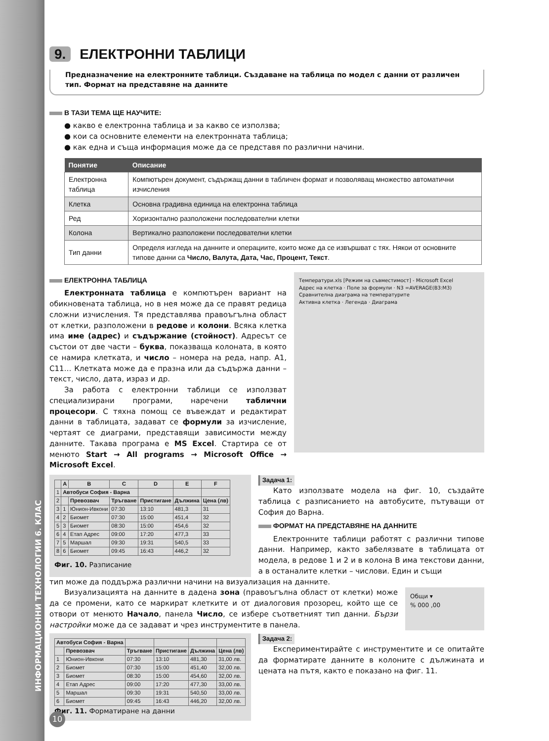ИНФОРМАЦИОННИ ТЕХНОЛОГИИ 6. КЛАС
9. ЕЛЕКТРОННИ ТАБЛИЦИ
Предназначение на електронните таблици. Създаване на таблица по модел с данни от различен тип. Формат на представяне на данните
В ТАЗИ ТЕМА ЩЕ НАУЧИТЕ:
● какво е електронна таблица и за какво се използва;
● кои са основните елементи на електронната таблица;
● как една и съща информация може да се представя по различни начини.
| Понятие | Описание |
| --- | --- |
| Електронна таблица | Компютърен документ, съдържащ данни в табличен формат и позволяващ множество автоматични изчисления |
| Клетка | Основна градивна единица на електронна таблица |
| Ред | Хоризонтално разположени последователни клетки |
| Колона | Вертикално разположени последователни клетки |
| Тип данни | Определя изгледа на данните и операциите, които може да се извършват с тях. Някои от основните типове данни са Число, Валута, Дата, Час, Процент, Текст . |
ЕЛЕКТРОННА ТАБЛИЦА
Електронната таблица е компютърен вариант на обикновената таблица, но в нея може да се правят редица сложни изчисления. Тя представлява правоъгълна област от клетки, разположени в редове и колони. Всяка клетка има име (адрес) и съдържание (стойност). Адресът се състои от две части – буква, показваща колоната, в която се намира клетката, и число – номера на реда, напр. A1, C11… Клетката може да е празна или да съдържа данни – текст, число, дата, израз и др.
За работа с електронни таблици се използват специализирани програми, наречени таблични процесори. С тяхна помощ се въвеждат и редактират данни в таблицата, задават се формули за изчисление, чертаят се диаграми, представящи зависимости между данните. Такава програма е MS Excel. Стартира се от менюто Start → All programs → Microsoft Office → Microsoft Excel.
Температури.xls [Режим на съвместимост] - Microsoft Excel
Адрес на клетка · Поле за формули · N3 =AVERAGE(B3:M3)
Сравнителна диаграма на температурите
Активна клетка · Легенда · Диаграма
| | A | B | C | D | E | F |
| --- | --- | --- | --- | --- | --- | --- |
| 1 | Автобуси София - Варна | | | | | |
| 2 | | Превозвач | Тръгване | Пристигане | Дължина | Цена (лв) |
| 3 | 1 | Юнион-Ивкони | 07:30 | 13:10 | 481,3 | 31 |
| 4 | 2 | Биомет | 07:30 | 15:00 | 451,4 | 32 |
| 5 | 3 | Биомет | 08:30 | 15:00 | 454,6 | 32 |
| 6 | 4 | Етап Адрес | 09:00 | 17:20 | 477,3 | 33 |
| 7 | 5 | Маршал | 09:30 | 19:31 | 540,5 | 33 |
| 8 | 6 | Биомет | 09:45 | 16:43 | 446,2 | 32 |
Фиг. 10. Разписание
Задача 1:
Като използвате модела на фиг. 10, създайте таблица с разписанието на автобусите, пътуващи от София до Варна.
ФОРМАТ НА ПРЕДСТАВЯНЕ НА ДАННИТЕ
Електронните таблици работят с различни типове данни. Например, както забелязвате в таблицата от модела, в редове 1 и 2 и в колона B има текстови данни, а в останалите клетки – числови. Един и същи
тип може да поддържа различни начини на визуализация на данните.
Визуализацията на данните в дадена зона (правоъгълна област от клетки) може да се промени, като се маркират клетките и от диалоговия прозорец, който ще се отвори от менюто Начало, панела Число, се избере съответният тип данни. Бързи настройки може да се задават и чрез инструментите в панела.
Общи ▾
% 000 ,00
| Автобуси София - Варна | | | | | |
| | Превозвач | Тръгване | Пристигане | Дължина | Цена (лв) |
| 1 | Юнион-Ивкони | 07:30 | 13:10 | 481,30 | 31,00 лв. |
| 2 | Биомет | 07:30 | 15:00 | 451,40 | 32,00 лв. |
| 3 | Биомет | 08:30 | 15:00 | 454,60 | 32,00 лв. |
| 4 | Етап Адрес | 09:00 | 17:20 | 477,30 | 33,00 лв. |
| 5 | Маршал | 09:30 | 19:31 | 540,50 | 33,00 лв. |
| 6 | Биомет | 09:45 | 16:43 | 446,20 | 32,00 лв. |
Фиг. 11. Форматиране на данни
Задача 2:
Експериментирайте с инструментите и се опитайте да форматирате данните в колоните с дължината и цената на пътя, както е показано на фиг. 11.
10